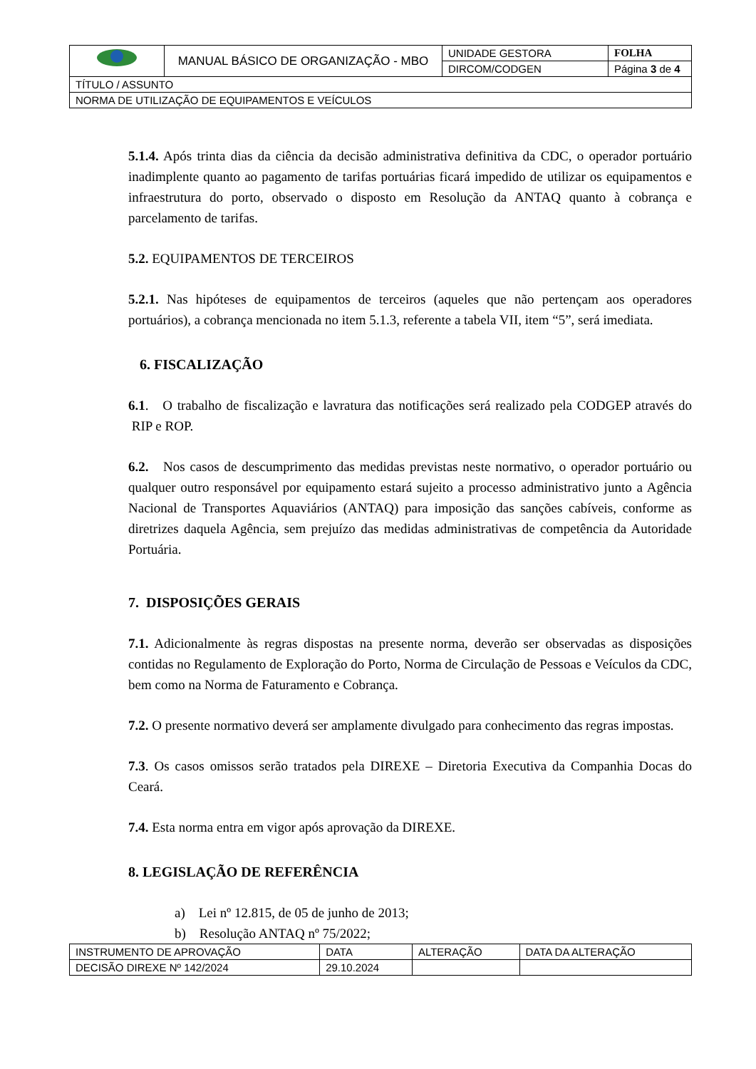| | MANUAL BÁSICO DE ORGANIZAÇÃO - MBO | UNIDADE GESTORA | FOLHA |
| | | DIRCOM/CODGEN | Página 3 de 4 |
| TÍTULO / ASSUNTO | | | |
| NORMA DE UTILIZAÇÃO DE EQUIPAMENTOS E VEÍCULOS | | | |
5.1.4. Após trinta dias da ciência da decisão administrativa definitiva da CDC, o operador portuário inadimplente quanto ao pagamento de tarifas portuárias ficará impedido de utilizar os equipamentos e infraestrutura do porto, observado o disposto em Resolução da ANTAQ quanto à cobrança e parcelamento de tarifas.
5.2. EQUIPAMENTOS DE TERCEIROS
5.2.1. Nas hipóteses de equipamentos de terceiros (aqueles que não pertençam aos operadores portuários), a cobrança mencionada no item 5.1.3, referente a tabela VII, item “5”, será imediata.
6. FISCALIZAÇÃO
6.1. O trabalho de fiscalização e lavratura das notificações será realizado pela CODGEP através do RIP e ROP.
6.2. Nos casos de descumprimento das medidas previstas neste normativo, o operador portuário ou qualquer outro responsável por equipamento estará sujeito a processo administrativo junto a Agência Nacional de Transportes Aquaviários (ANTAQ) para imposição das sanções cabíveis, conforme as diretrizes daquela Agência, sem prejuízo das medidas administrativas de competência da Autoridade Portuária.
7. DISPOSIÇÕES GERAIS
7.1. Adicionalmente às regras dispostas na presente norma, deverão ser observadas as disposições contidas no Regulamento de Exploração do Porto, Norma de Circulação de Pessoas e Veículos da CDC, bem como na Norma de Faturamento e Cobrança.
7.2. O presente normativo deverá ser amplamente divulgado para conhecimento das regras impostas.
7.3. Os casos omissos serão tratados pela DIREXE – Diretoria Executiva da Companhia Docas do Ceará.
7.4. Esta norma entra em vigor após aprovação da DIREXE.
8. LEGISLAÇÃO DE REFERÊNCIA
a) Lei nº 12.815, de 05 de junho de 2013;
b) Resolução ANTAQ nº 75/2022;
| INSTRUMENTO DE APROVAÇÃO | DATA | ALTERAÇÃO | DATA DA ALTERAÇÃO |
| DECISÃO DIREXE Nº 142/2024 | 29.10.2024 | | |